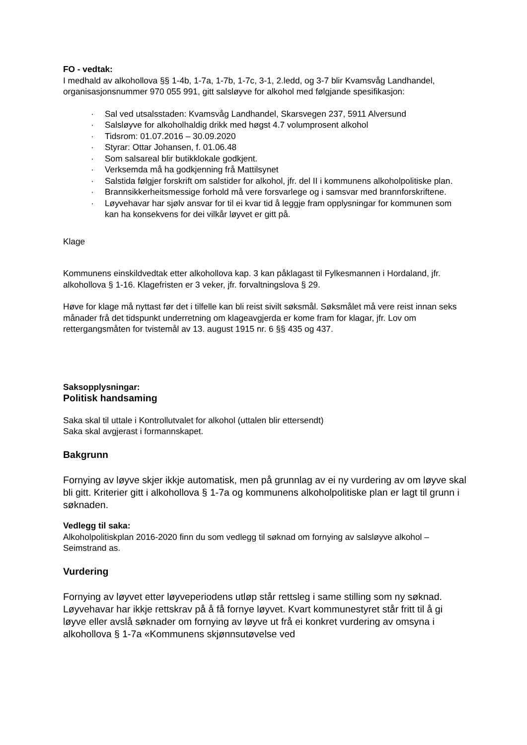FO - vedtak:
I medhald av alkohollova §§ 1-4b, 1-7a, 1-7b, 1-7c, 3-1, 2.ledd, og 3-7 blir Kvamsvåg Landhandel, organisasjonsnummer 970 055 991, gitt salsløyve for alkohol med følgjande spesifikasjon:
· Sal ved utsalsstaden: Kvamsvåg Landhandel, Skarsvegen 237, 5911 Alversund
· Salsløyve for alkoholhaldig drikk med høgst 4.7 volumprosent alkohol
· Tidsrom: 01.07.2016 – 30.09.2020
· Styrar: Ottar Johansen, f. 01.06.48
· Som salsareal blir butikklokale godkjent.
· Verksemda må ha godkjenning frå Mattilsynet
· Salstida følgjer forskrift om salstider for alkohol, jfr. del II i kommunens alkoholpolitiske plan.
· Brannsikkerheitsmessige forhold må vere forsvarlege og i samsvar med brannforskriftene.
· Løyvehavar har sjølv ansvar for til ei kvar tid å leggje fram opplysningar for kommunen som kan ha konsekvens for dei vilkår løyvet er gitt på.
Klage
Kommunens einskildvedtak etter alkohollova kap. 3 kan påklagast til Fylkesmannen i Hordaland, jfr. alkohollova § 1-16. Klagefristen er 3 veker, jfr. forvaltningslova § 29.
Høve for klage må nyttast før det i tilfelle kan bli reist sivilt søksmål. Søksmålet må vere reist innan seks månader frå det tidspunkt underretning om klageavgjerda er kome fram for klagar, jfr. Lov om rettergangsmåten for tvistemål av 13. august 1915 nr. 6 §§ 435 og 437.
Saksopplysningar:
Politisk handsaming
Saka skal til uttale i Kontrollutvalet for alkohol (uttalen blir ettersendt)
Saka skal avgjerast i formannskapet.
Bakgrunn
Fornying av løyve skjer ikkje automatisk, men på grunnlag av ei ny vurdering av om løyve skal bli gitt. Kriterier gitt i alkohollova § 1-7a og kommunens alkoholpolitiske plan er lagt til grunn i søknaden.
Vedlegg til saka:
Alkoholpolitiskplan 2016-2020 finn du som vedlegg til søknad om fornying av salsløyve alkohol – Seimstrand as.
Vurdering
Fornying av løyvet etter løyveperiodens utløp står rettsleg i same stilling som ny søknad. Løyvehavar har ikkje rettskrav på å få fornye løyvet. Kvart kommunestyret står fritt til å gi løyve eller avslå søknader om fornying av løyve ut frå ei konkret vurdering av omsyna i alkohollova § 1-7a «Kommunens skjønnsutøvelse ved